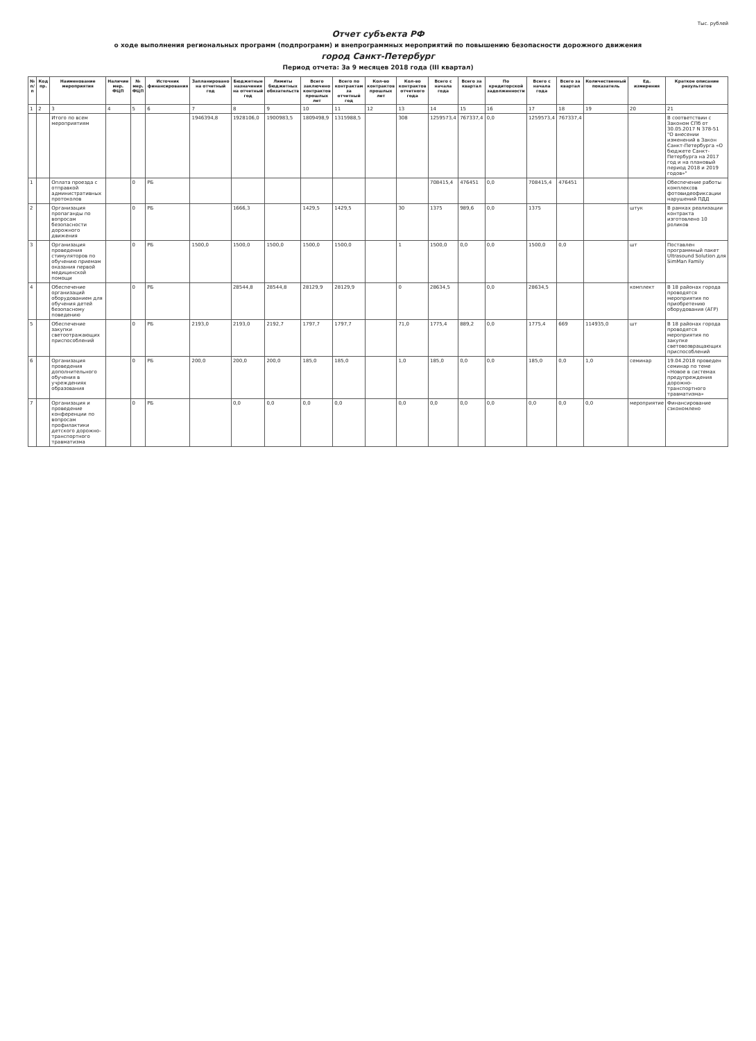Тыс. рублей
Отчет субъекта РФ
о ходе выполнения региональных программ (подпрограмм) и внепрограммных мероприятий по повышению безопасности дорожного движения
город Санкт-Петербург
Период отчета: За 9 месяцев 2018 года (III квартал)
| № п/п | Код пр. | Наименование мероприятия | Наличие мер. ФЦП | № мер. ФЦП | Источник финансирования | Запланировано на отчетный год | Бюджетные назначения на отчетный год | Лимиты бюджетных обязательств | Всего заключено контрактов прошлых лет | Всего по контрактам за отчетный год | Кол-во контрактов прошлых лет | Кол-во контрактов отчетного года | Всего с начала года | Всего за квартал | По кредиторской задолженности | Всего с начала года | Всего за квартал | Количественный показатель | Ед. измерения | Краткое описание результатов |
| --- | --- | --- | --- | --- | --- | --- | --- | --- | --- | --- | --- | --- | --- | --- | --- | --- | --- | --- | --- | --- |
| 1 | 2 | 3 | 4 | 5 | 6 | 7 | 8 | 9 | 10 | 11 | 12 | 13 | 14 | 15 | 16 | 17 | 18 | 19 | 20 | 21 |
| | | Итого по всем мероприятиям | | | | 1946394,8 | 1928106,0 | 1900983,5 | 1809498,9 | 1315988,5 | | 308 | 1259573,4 | 767337,4 | 0,0 | 1259573,4 | 767337,4 | | | В соответствии с Законом СПб от 30.05.2017 N 378-51 "О внесении изменений в Закон Санкт-Петербурга «О бюджете Санкт-Петербурга на 2017 год и на плановый период 2018 и 2019 годов»" |
| 1 | | Оплата проезда с отправкой административных протоколов | | 0 | РБ | | | | | | | | 708415,4 | 476451 | 0,0 | 708415,4 | 476451 | | | Обеспечение работы комплексов фотовидеофиксации нарушений ПДД |
| 2 | | Организация пропаганды по вопросам безопасности дорожного движения | | 0 | РБ | | 1666,3 | | 1429,5 | 1429,5 | | 30 | 1375 | 989,6 | 0,0 | 1375 | | | штук | В рамках реализации контракта изготовлено 10 роликов |
| 3 | | Организация проведения стимуляторов по обучению приемам оказания первой медицинской помощи | | 0 | РБ | 1500,0 | 1500,0 | 1500,0 | 1500,0 | 1500,0 | | 1 | 1500,0 | 0,0 | 0,0 | 1500,0 | 0,0 | | шт | Поставлен программный пакет Ultrasound Solution для SimMan Family |
| 4 | | Обеспечение организаций оборудованием для обучения детей безопасному поведению | | 0 | РБ | | 28544,8 | 28544,8 | 28129,9 | 28129,9 | | 0 | 28634,5 | | 0,0 | 28634,5 | | | комплект | В 18 районах города проводятся мероприятия по приобретению оборудования (АГР) |
| 5 | | Обеспечение закупки светоотражающих приспособлений | | 0 | РБ | 2193,0 | 2193,0 | 2192,7 | 1797,7 | 1797,7 | | 71,0 | 1775,4 | 889,2 | 0,0 | 1775,4 | 669 | 114935,0 | шт | В 18 районах города проводятся мероприятия по закупке световозвращающих приспособлений |
| 6 | | Организация проведения дополнительного обучения в учреждениях образования | | 0 | РБ | 200,0 | 200,0 | 200,0 | 185,0 | 185,0 | | 1,0 | 185,0 | 0,0 | 0,0 | 185,0 | 0,0 | 1,0 | семинар | 19.04.2018 проведен семинар по теме «Новое в системах предупреждения дорожно-транспортного травматизма» |
| 7 | | Организация и проведение конференции по вопросам профилактики детского дорожно-транспортного травматизма | | 0 | РБ | | 0,0 | 0,0 | 0,0 | 0,0 | | 0,0 | 0,0 | 0,0 | 0,0 | 0,0 | 0,0 | 0,0 | мероприятие | Финансирование сэкономлено |